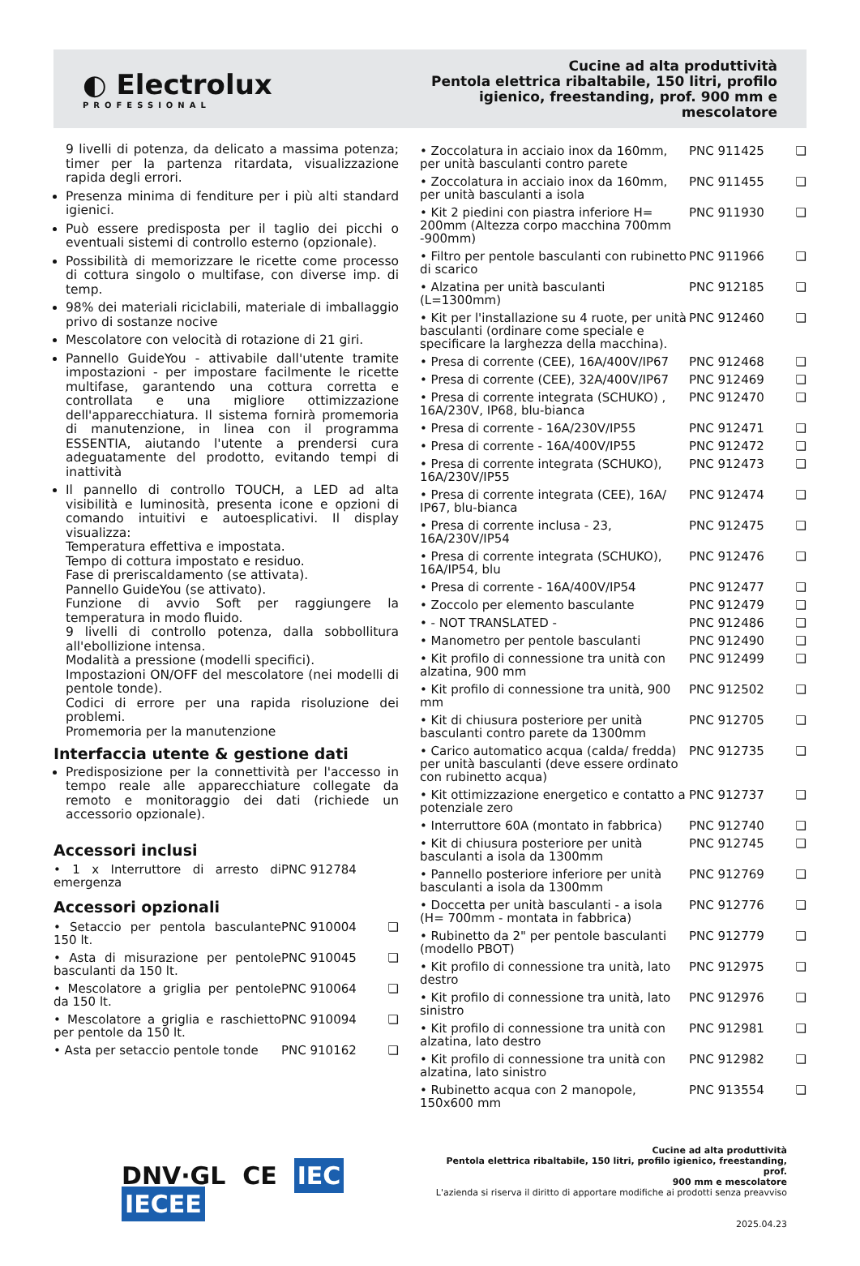◐ Electrolux
PROFESSIONAL
Cucine ad alta produttività
Pentola elettrica ribaltabile, 150 litri, profilo
igienico, freestanding, prof. 900 mm e
mescolatore
9 livelli di potenza, da delicato a massima potenza; timer per la partenza ritardata, visualizzazione rapida degli errori.
Presenza minima di fenditure per i più alti standard igienici.
Può essere predisposta per il taglio dei picchi o eventuali sistemi di controllo esterno (opzionale).
Possibilità di memorizzare le ricette come processo di cottura singolo o multifase, con diverse imp. di temp.
98% dei materiali riciclabili, materiale di imballaggio privo di sostanze nocive
Mescolatore con velocità di rotazione di 21 giri.
Pannello GuideYou - attivabile dall'utente tramite impostazioni - per impostare facilmente le ricette multifase, garantendo una cottura corretta e controllata e una migliore ottimizzazione dell'apparecchiatura. Il sistema fornirà promemoria di manutenzione, in linea con il programma ESSENTIA, aiutando l'utente a prendersi cura adeguatamente del prodotto, evitando tempi di inattività
Il pannello di controllo TOUCH, a LED ad alta visibilità e luminosità, presenta icone e opzioni di comando intuitivi e autoesplicativi. Il display visualizza:
Temperatura effettiva e impostata.
Tempo di cottura impostato e residuo.
Fase di preriscaldamento (se attivata).
Pannello GuideYou (se attivato).
Funzione di avvio Soft per raggiungere la temperatura in modo fluido.
9 livelli di controllo potenza, dalla sobbollitura all'ebollizione intensa.
Modalità a pressione (modelli specifici).
Impostazioni ON/OFF del mescolatore (nei modelli di pentole tonde).
Codici di errore per una rapida risoluzione dei problemi.
Promemoria per la manutenzione
Interfaccia utente & gestione dati
Predisposizione per la connettività per l'accesso in tempo reale alle apparecchiature collegate da remoto e monitoraggio dei dati (richiede un accessorio opzionale).
Accessori inclusi
| • 1 x Interruttore di arresto di emergenza | PNC 912784 | |
Accessori opzionali
| • Setaccio per pentola basculante 150 lt. | PNC 910004 | ❏ |
| • Asta di misurazione per pentole basculanti da 150 lt. | PNC 910045 | ❏ |
| • Mescolatore a griglia per pentole da 150 lt. | PNC 910064 | ❏ |
| • Mescolatore a griglia e raschietto per pentole da 150 lt. | PNC 910094 | ❏ |
| • Asta per setaccio pentole tonde | PNC 910162 | ❏ |
| • Zoccolatura in acciaio inox da 160mm, per unità basculanti contro parete | PNC 911425 | ❏ |
| • Zoccolatura in acciaio inox da 160mm, per unità basculanti a isola | PNC 911455 | ❏ |
| • Kit 2 piedini con piastra inferiore H= 200mm (Altezza corpo macchina 700mm -900mm) | PNC 911930 | ❏ |
| • Filtro per pentole basculanti con rubinetto di scarico | PNC 911966 | ❏ |
| • Alzatina per unità basculanti (L=1300mm) | PNC 912185 | ❏ |
| • Kit per l'installazione su 4 ruote, per unità basculanti (ordinare come speciale e specificare la larghezza della macchina). | PNC 912460 | ❏ |
| • Presa di corrente (CEE), 16A/400V/IP67 | PNC 912468 | ❏ |
| • Presa di corrente (CEE), 32A/400V/IP67 | PNC 912469 | ❏ |
| • Presa di corrente integrata (SCHUKO) , 16A/230V, IP68, blu-bianca | PNC 912470 | ❏ |
| • Presa di corrente - 16A/230V/IP55 | PNC 912471 | ❏ |
| • Presa di corrente - 16A/400V/IP55 | PNC 912472 | ❏ |
| • Presa di corrente integrata (SCHUKO), 16A/230V/IP55 | PNC 912473 | ❏ |
| • Presa di corrente integrata (CEE), 16A/ IP67, blu-bianca | PNC 912474 | ❏ |
| • Presa di corrente inclusa - 23, 16A/230V/IP54 | PNC 912475 | ❏ |
| • Presa di corrente integrata (SCHUKO), 16A/IP54, blu | PNC 912476 | ❏ |
| • Presa di corrente - 16A/400V/IP54 | PNC 912477 | ❏ |
| • Zoccolo per elemento basculante | PNC 912479 | ❏ |
| • - NOT TRANSLATED - | PNC 912486 | ❏ |
| • Manometro per pentole basculanti | PNC 912490 | ❏ |
| • Kit profilo di connessione tra unità con alzatina, 900 mm | PNC 912499 | ❏ |
| • Kit profilo di connessione tra unità, 900 mm | PNC 912502 | ❏ |
| • Kit di chiusura posteriore per unità basculanti contro parete da 1300mm | PNC 912705 | ❏ |
| • Carico automatico acqua (calda/ fredda) per unità basculanti (deve essere ordinato con rubinetto acqua) | PNC 912735 | ❏ |
| • Kit ottimizzazione energetico e contatto a potenziale zero | PNC 912737 | ❏ |
| • Interruttore 60A (montato in fabbrica) | PNC 912740 | ❏ |
| • Kit di chiusura posteriore per unità basculanti a isola da 1300mm | PNC 912745 | ❏ |
| • Pannello posteriore inferiore per unità basculanti a isola da 1300mm | PNC 912769 | ❏ |
| • Doccetta per unità basculanti - a isola (H= 700mm - montata in fabbrica) | PNC 912776 | ❏ |
| • Rubinetto da 2" per pentole basculanti (modello PBOT) | PNC 912779 | ❏ |
| • Kit profilo di connessione tra unità, lato destro | PNC 912975 | ❏ |
| • Kit profilo di connessione tra unità, lato sinistro | PNC 912976 | ❏ |
| • Kit profilo di connessione tra unità con alzatina, lato destro | PNC 912981 | ❏ |
| • Kit profilo di connessione tra unità con alzatina, lato sinistro | PNC 912982 | ❏ |
| • Rubinetto acqua con 2 manopole, 150x600 mm | PNC 913554 | ❏ |
DNV·GL CE IEC IECEE
Cucine ad alta produttività
Pentola elettrica ribaltabile, 150 litri, profilo igienico, freestanding, prof.
900 mm e mescolatore
L'azienda si riserva il diritto di apportare modifiche ai prodotti senza preavviso
2025.04.23